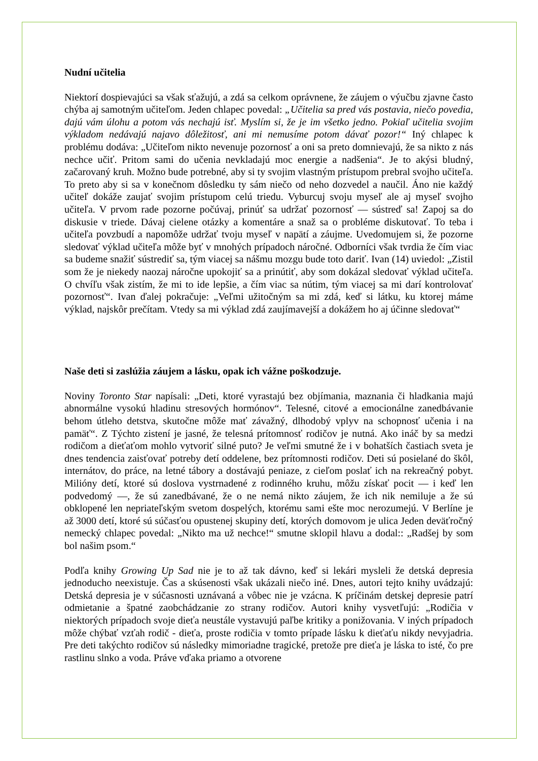Nudní učitelia
Niektorí dospievajúci sa však sťažujú, a zdá sa celkom oprávnene, že záujem o výučbu zjavne často chýba aj samotným učiteľom. Jeden chlapec povedal: „Učitelia sa pred vás postavia, niečo povedia, dajú vám úlohu a potom vás nechajú isť. Myslím si, že je im všetko jedno. Pokiaľ učitelia svojim výkladom nedávajú najavo dôležitosť, ani mi nemusíme potom dávať pozor!“ Iný chlapec k problému dodáva: „Učiteľom nikto nevenuje pozornosť a oni sa preto domnievajú, že sa nikto z nás nechce učiť. Pritom sami do učenia nevkladajú moc energie a nadšenia“. Je to akýsi bludný, začarovaný kruh. Možno bude potrebné, aby si ty svojim vlastným prístupom prebral svojho učiteľa. To preto aby si sa v konečnom dôsledku ty sám niečo od neho dozvedel a naučil. Áno nie každý učiteľ dokáže zaujať svojim prístupom celú triedu. Vyburcuj svoju myseľ ale aj myseľ svojho učiteľa. V prvom rade pozorne počúvaj, prinúť sa udržať pozornosť — sústreď sa! Zapoj sa do diskusie v triede. Dávaj cielene otázky a komentáre a snaž sa o probléme diskutovať. To teba i učiteľa povzbudí a napomôže udržať tvoju myseľ v napätí a záujme. Uvedomujem si, že pozorne sledovať výklad učiteľa môže byť v mnohých prípadoch náročné. Odborníci však tvrdia že čím viac sa budeme snažiť sústrediť sa, tým viacej sa nášmu mozgu bude toto dariť. Ivan (14) uviedol: „Zistil som že je niekedy naozaj náročne upokojiť sa a prinútiť, aby som dokázal sledovať výklad učiteľa. O chvíľu však zistím, že mi to ide lepšie, a čím viac sa nútim, tým viacej sa mi darí kontrolovať pozornosť“. Ivan ďalej pokračuje: „Veľmi užitočným sa mi zdá, keď si látku, ku ktorej máme výklad, najskôr prečítam. Vtedy sa mi výklad zdá zaujímavejší a dokážem ho aj účinne sledovať“
Naše deti si zaslúžia záujem a lásku, opak ich vážne poškodzuje.
Noviny Toronto Star napísali: „Deti, ktoré vyrastajú bez objímania, maznania či hladkania majú abnormálne vysokú hladinu stresových hormónov“. Telesné, citové a emocionálne zanedbávanie behom útleho detstva, skutočne môže mať závažný, dlhodobý vplyv na schopnosť učenia i na pamäť“. Z Týchto zistení je jasné, že telesná prítomnosť rodičov je nutná. Ako ináč by sa medzi rodičom a dieťaťom mohlo vytvoriť silné puto? Je veľmi smutné že i v bohatších častiach sveta je dnes tendencia zaisťovať potreby detí oddelene, bez prítomnosti rodičov. Deti sú posielané do škôl, internátov, do práce, na letné tábory a dostávajú peniaze, z cieľom poslať ich na rekreačný pobyt. Milióny detí, ktoré sú doslova vystrnadené z rodinného kruhu, môžu získať pocit — i keď len podvedomý —, že sú zanedbávané, že o ne nemá nikto záujem, že ich nik nemiluje a že sú obklopené len nepriateľským svetom dospelých, ktorému sami ešte moc nerozumejú. V Berlíne je až 3000 detí, ktoré sú súčasťou opustenej skupiny detí, ktorých domovom je ulica Jeden deväťročný nemecký chlapec povedal: „Nikto ma už nechce!“ smutne sklopil hlavu a dodal:: „Radšej by som bol našim psom.“
Podľa knihy Growing Up Sad nie je to až tak dávno, keď si lekári mysleli že detská depresia jednoducho neexistuje. Čas a skúsenosti však ukázali niečo iné. Dnes, autori tejto knihy uvádzajú: Detská depresia je v súčasnosti uznávaná a vôbec nie je vzácna. K príčinám detskej depresie patrí odmietanie a špatné zaobchádzanie zo strany rodičov. Autori knihy vysvetľujú: „Rodičia v niektorých prípadoch svoje dieťa neustále vystavujú paľbe kritiky a ponižovania. V iných prípadoch môže chýbať vzťah rodič - dieťa, proste rodičia v tomto prípade lásku k dieťaťu nikdy nevyjadria. Pre deti takýchto rodičov sú následky mimoriadne tragické, pretože pre dieťa je láska to isté, čo pre rastlinu slnko a voda. Práve vďaka priamo a otvorene